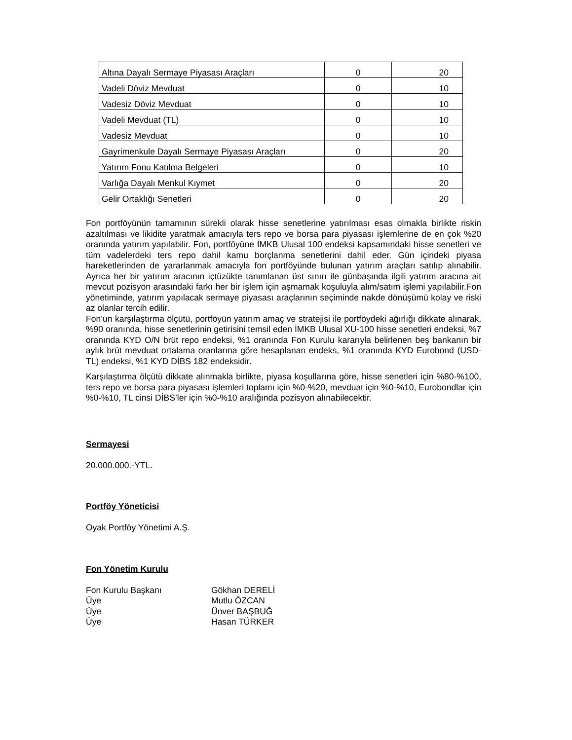| Altına Dayalı Sermaye Piyasası Araçları | 0 | 20 |
| Vadeli Döviz Mevduat | 0 | 10 |
| Vadesiz Döviz Mevduat | 0 | 10 |
| Vadeli Mevduat (TL) | 0 | 10 |
| Vadesiz Mevduat | 0 | 10 |
| Gayrimenkule Dayalı Sermaye Piyasası Araçları | 0 | 20 |
| Yatırım Fonu Katılma Belgeleri | 0 | 10 |
| Varlığa Dayalı Menkul Kıymet | 0 | 20 |
| Gelir Ortaklığı Senetleri | 0 | 20 |
Fon portföyünün tamamının sürekli olarak hisse senetlerine yatırılması esas olmakla birlikte riskin azaltılması ve likidite yaratmak amacıyla ters repo ve borsa para piyasası işlemlerine de en çok %20 oranında yatırım yapılabilir. Fon, portföyüne İMKB Ulusal 100 endeksi kapsamındaki hisse senetleri ve tüm vadelerdeki ters repo dahil kamu borçlanma senetlerini dahil eder. Gün içindeki piyasa hareketlerinden de yararlanmak amacıyla fon portföyünde bulunan yatırım araçları satılıp alınabilir. Ayrıca her bir yatırım aracının içtüzükte tanımlanan üst sınırı ile günbaşında ilgili yatırım aracına ait mevcut pozisyon arasındaki farkı her bir işlem için aşmamak koşuluyla alım/satım işlemi yapılabilir.Fon yönetiminde, yatırım yapılacak sermaye piyasası araçlarının seçiminde nakde dönüşümü kolay ve riski az olanlar tercih edilir.
Fon’un karşılaştırma ölçütü, portföyün yatırım amaç ve stratejisi ile portföydeki ağırlığı dikkate alınarak, %90 oranında, hisse senetlerinin getirisini temsil eden İMKB Ulusal XU-100 hisse senetleri endeksi, %7 oranında KYD O/N brüt repo endeksi, %1 oranında Fon Kurulu kararıyla belirlenen beş bankanın bir aylık brüt mevduat ortalama oranlarına göre hesaplanan endeks, %1 oranında KYD Eurobond (USD-TL) endeksi, %1 KYD DİBS 182 endeksidir.
Karşılaştırma ölçütü dikkate alınmakla birlikte, piyasa koşullarına göre, hisse senetleri için %80-%100, ters repo ve borsa para piyasası işlemleri toplamı için %0-%20, mevduat için %0-%10, Eurobondlar için %0-%10, TL cinsi DİBS’ler için %0-%10 aralığında pozisyon alınabilecektir.
Sermayesi
20.000.000.-YTL.
Portföy Yöneticisi
Oyak Portföy Yönetimi A.Ş.
Fon Yönetim Kurulu
Fon Kurulu Başkanı Gökhan DERELİ
Üye Mutlu ÖZCAN
Üye Ünver BAŞBUĞ
Üye Hasan TÜRKER